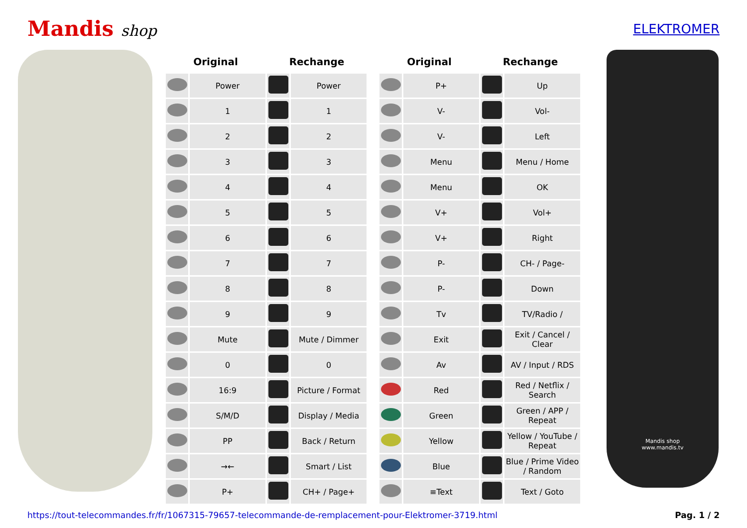Mandis shop
ELEKTROMER
| Original | | Rechange | | | Original | | Rechange | |
| --- | --- | --- | --- | --- | --- | --- | --- | --- |
| | Power | | Power | | | P+ | | Up |
| | 1 | | 1 | | | V- | | Vol- |
| | 2 | | 2 | | | V- | | Left |
| | 3 | | 3 | | | Menu | | Menu / Home |
| | 4 | | 4 | | | Menu | | OK |
| | 5 | | 5 | | | V+ | | Vol+ |
| | 6 | | 6 | | | V+ | | Right |
| | 7 | | 7 | | | P- | | CH- / Page- |
| | 8 | | 8 | | | P- | | Down |
| | 9 | | 9 | | | Tv | | TV/Radio / |
| | Mute | | Mute / Dimmer | | | Exit | | Exit / Cancel / Clear |
| | 0 | | 0 | | | Av | | AV / Input / RDS |
| | 16:9 | | Picture / Format | | | Red | | Red / Netflix / Search |
| | S/M/D | | Display / Media | | | Green | | Green / APP / Repeat |
| | PP | | Back / Return | | | Yellow | | Yellow / YouTube / Repeat |
| | →← | | Smart / List | | | Blue | | Blue / Prime Video / Random |
| | P+ | | CH+ / Page+ | | | ≡Text | | Text / Goto |
Mandis shop
www.mandis.tv
https://tout-telecommandes.fr/fr/1067315-79657-telecommande-de-remplacement-pour-Elektromer-3719.html Pag. 1 / 2